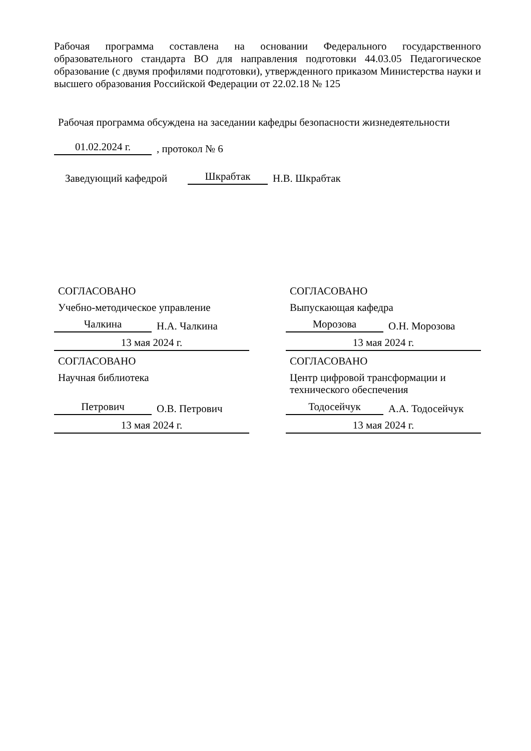Рабочая программа составлена на основании Федерального государственного образовательного стандарта ВО для направления подготовки 44.03.05 Педагогическое образование (с двумя профилями подготовки), утвержденного приказом Министерства науки и высшего образования Российской Федерации от 22.02.18 № 125
Рабочая программа обсуждена на заседании кафедры безопасности жизнедеятельности
01.02.2024 г., протокол № 6
Заведующий кафедрой Шкрабтак Н.В. Шкрабтак
СОГЛАСОВАНО
Учебно-методическое управление
Чалкина Н.А. Чалкина
13 мая 2024 г.
СОГЛАСОВАНО
Научная библиотека
Петрович О.В. Петрович
13 мая 2024 г.
СОГЛАСОВАНО
Выпускающая кафедра
Морозова О.Н. Морозова
13 мая 2024 г.
СОГЛАСОВАНО
Центр цифровой трансформации и технического обеспечения
Тодосейчук А.А. Тодосейчук
13 мая 2024 г.